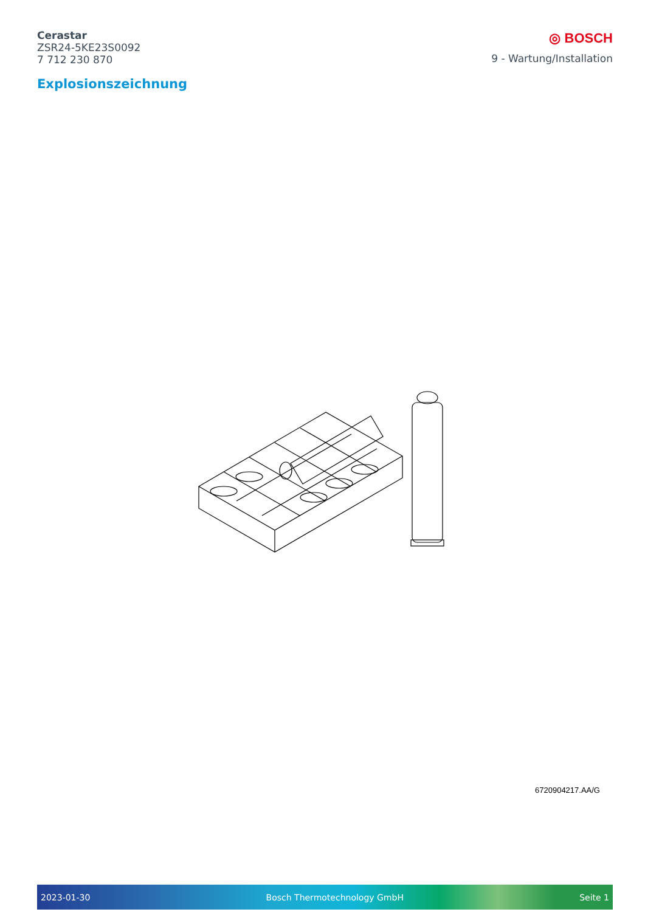Cerastar
ZSR24-5KE23S0092
7 712 230 870
◎ BOSCH
9 - Wartung/Installation
Explosionszeichnung
6720904217.AA/G
2023-01-30 Bosch Thermotechnology GmbH Seite 1